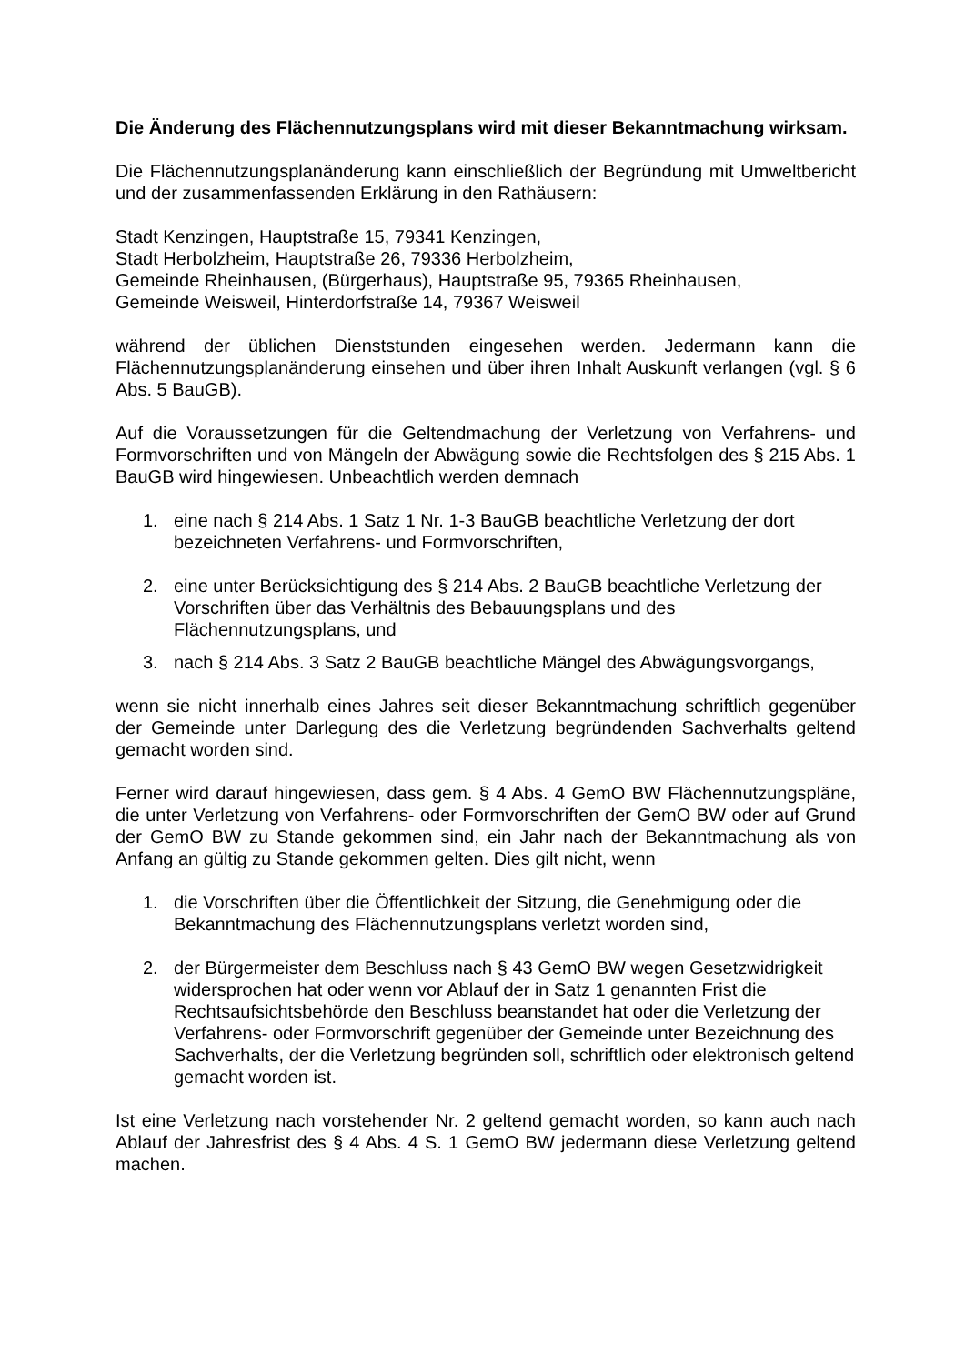Die Änderung des Flächennutzungsplans wird mit dieser Bekanntmachung wirksam.
Die Flächennutzungsplanänderung kann einschließlich der Begründung mit Umweltbericht und der zusammenfassenden Erklärung in den Rathäusern:
Stadt Kenzingen, Hauptstraße 15, 79341 Kenzingen,
Stadt Herbolzheim, Hauptstraße 26, 79336 Herbolzheim,
Gemeinde Rheinhausen, (Bürgerhaus), Hauptstraße 95, 79365 Rheinhausen,
Gemeinde Weisweil, Hinterdorfstraße 14, 79367 Weisweil
während der üblichen Dienststunden eingesehen werden. Jedermann kann die Flächennutzungsplanänderung einsehen und über ihren Inhalt Auskunft verlangen (vgl. § 6 Abs. 5 BauGB).
Auf die Voraussetzungen für die Geltendmachung der Verletzung von Verfahrens- und Formvorschriften und von Mängeln der Abwägung sowie die Rechtsfolgen des § 215 Abs. 1 BauGB wird hingewiesen. Unbeachtlich werden demnach
1. eine nach § 214 Abs. 1 Satz 1 Nr. 1-3 BauGB beachtliche Verletzung der dort bezeichneten Verfahrens- und Formvorschriften,
2. eine unter Berücksichtigung des § 214 Abs. 2 BauGB beachtliche Verletzung der Vorschriften über das Verhältnis des Bebauungsplans und des Flächennutzungsplans, und
3. nach § 214 Abs. 3 Satz 2 BauGB beachtliche Mängel des Abwägungsvorgangs,
wenn sie nicht innerhalb eines Jahres seit dieser Bekanntmachung schriftlich gegenüber der Gemeinde unter Darlegung des die Verletzung begründenden Sachverhalts geltend gemacht worden sind.
Ferner wird darauf hingewiesen, dass gem. § 4 Abs. 4 GemO BW Flächennutzungspläne, die unter Verletzung von Verfahrens- oder Formvorschriften der GemO BW oder auf Grund der GemO BW zu Stande gekommen sind, ein Jahr nach der Bekanntmachung als von Anfang an gültig zu Stande gekommen gelten. Dies gilt nicht, wenn
1. die Vorschriften über die Öffentlichkeit der Sitzung, die Genehmigung oder die Bekanntmachung des Flächennutzungsplans verletzt worden sind,
2. der Bürgermeister dem Beschluss nach § 43 GemO BW wegen Gesetzwidrigkeit widersprochen hat oder wenn vor Ablauf der in Satz 1 genannten Frist die Rechtsaufsichtsbehörde den Beschluss beanstandet hat oder die Verletzung der Verfahrens- oder Formvorschrift gegenüber der Gemeinde unter Bezeichnung des Sachverhalts, der die Verletzung begründen soll, schriftlich oder elektronisch geltend gemacht worden ist.
Ist eine Verletzung nach vorstehender Nr. 2 geltend gemacht worden, so kann auch nach Ablauf der Jahresfrist des § 4 Abs. 4 S. 1 GemO BW jedermann diese Verletzung geltend machen.